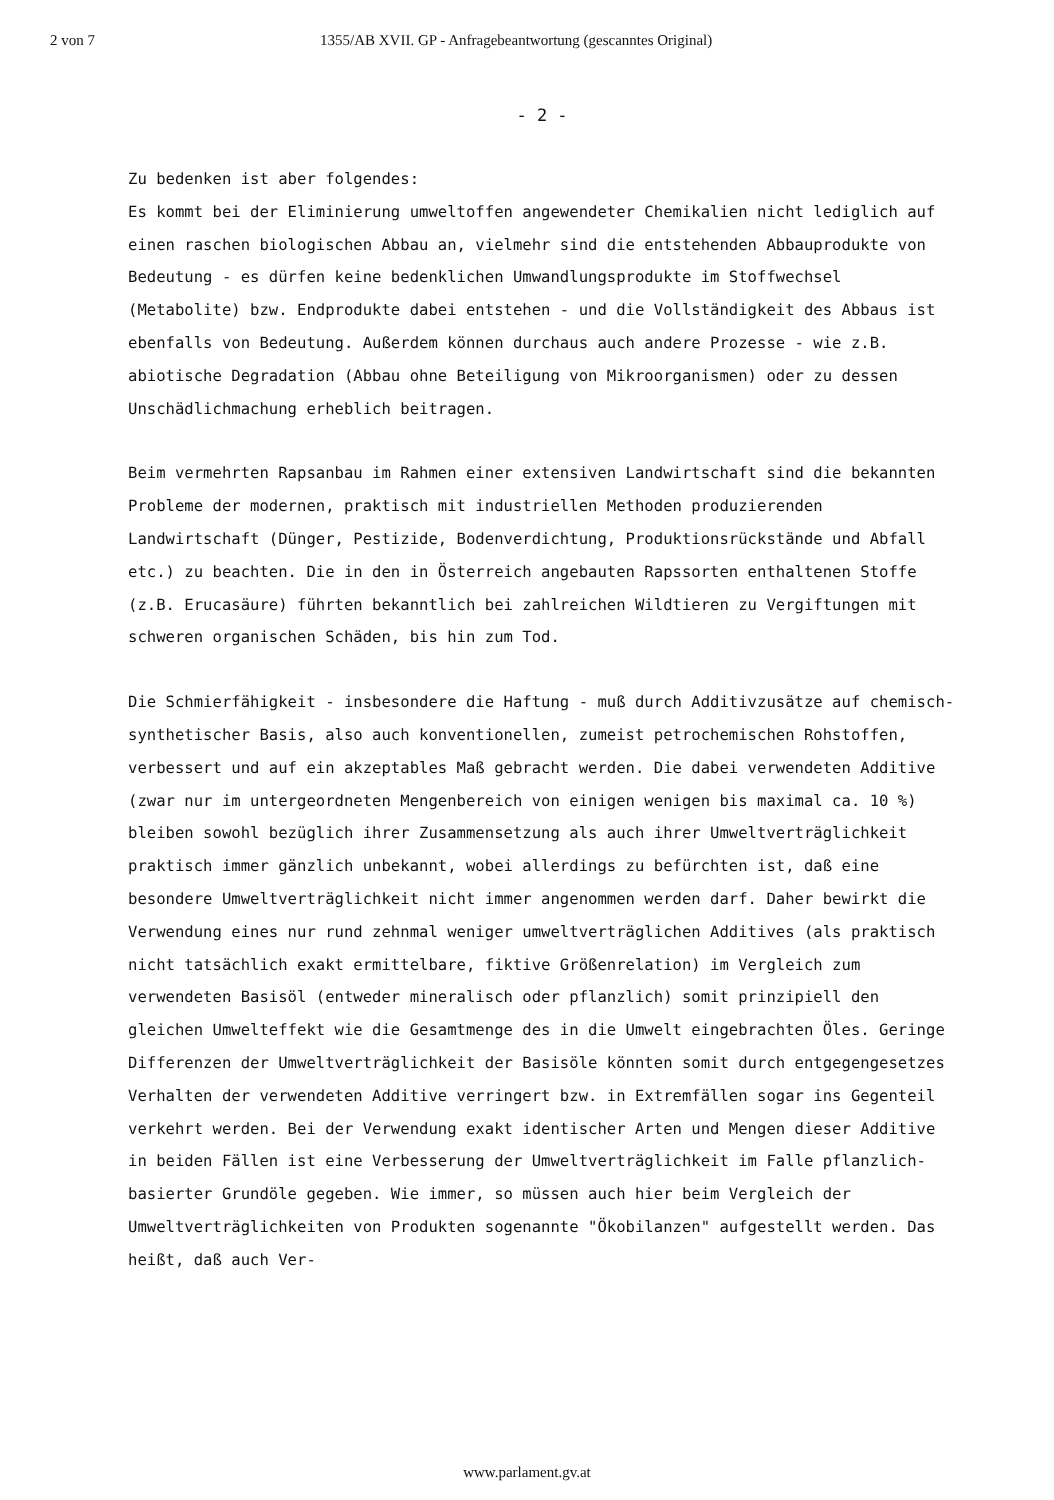2 von 7 1355/AB XVII. GP - Anfragebeantwortung (gescanntes Original)
- 2 -
Zu bedenken ist aber folgendes:
Es kommt bei der Eliminierung umweltoffen angewendeter Chemikalien nicht lediglich auf einen raschen biologischen Abbau an, vielmehr sind die entstehenden Abbauprodukte von Bedeutung - es dürfen keine bedenklichen Umwandlungsprodukte im Stoffwechsel (Metabolite) bzw. Endprodukte dabei entstehen - und die Vollständigkeit des Abbaus ist ebenfalls von Bedeutung. Außerdem können durchaus auch andere Prozesse - wie z.B. abiotische Degradation (Abbau ohne Beteiligung von Mikroorganismen) oder zu dessen Unschädlichmachung erheblich beitragen.
Beim vermehrten Rapsanbau im Rahmen einer extensiven Landwirtschaft sind die bekannten Probleme der modernen, praktisch mit industriellen Methoden produzierenden Landwirtschaft (Dünger, Pestizide, Bodenverdichtung, Produktionsrückstände und Abfall etc.) zu beachten. Die in den in Österreich angebauten Rapssorten enthaltenen Stoffe (z.B. Erucasäure) führten bekanntlich bei zahlreichen Wildtieren zu Vergiftungen mit schweren organischen Schäden, bis hin zum Tod.
Die Schmierfähigkeit - insbesondere die Haftung - muß durch Additivzusätze auf chemisch-synthetischer Basis, also auch konventionellen, zumeist petrochemischen Rohstoffen, verbessert und auf ein akzeptables Maß gebracht werden. Die dabei verwendeten Additive (zwar nur im untergeordneten Mengenbereich von einigen wenigen bis maximal ca. 10 %) bleiben sowohl bezüglich ihrer Zusammensetzung als auch ihrer Umweltverträglichkeit praktisch immer gänzlich unbekannt, wobei allerdings zu befürchten ist, daß eine besondere Umweltverträglichkeit nicht immer angenommen werden darf. Daher bewirkt die Verwendung eines nur rund zehnmal weniger umweltverträglichen Additives (als praktisch nicht tatsächlich exakt ermittelbare, fiktive Größenrelation) im Vergleich zum verwendeten Basisöl (entweder mineralisch oder pflanzlich) somit prinzipiell den gleichen Umwelteffekt wie die Gesamtmenge des in die Umwelt eingebrachten Öles. Geringe Differenzen der Umweltverträglichkeit der Basisöle könnten somit durch entgegengesetzes Verhalten der verwendeten Additive verringert bzw. in Extremfällen sogar ins Gegenteil verkehrt werden. Bei der Verwendung exakt identischer Arten und Mengen dieser Additive in beiden Fällen ist eine Verbesserung der Umweltverträglichkeit im Falle pflanzlich-basierter Grundöle gegeben. Wie immer, so müssen auch hier beim Vergleich der Umweltverträglichkeiten von Produkten sogenannte "Ökobilanzen" aufgestellt werden. Das heißt, daß auch Ver-
www.parlament.gv.at